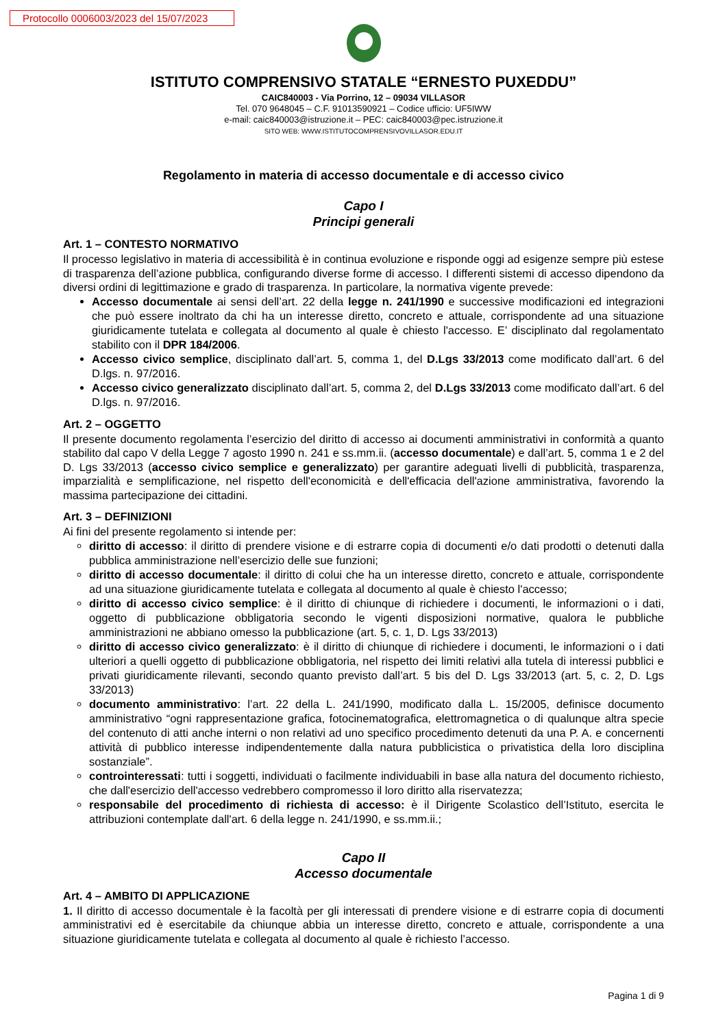Protocollo 0006003/2023 del 15/07/2023
ISTITUTO COMPRENSIVO STATALE “ERNESTO PUXEDDU”
CAIC840003 - Via Porrino, 12 – 09034 VILLASOR
Tel. 070 9648045 – C.F. 91013590921 – Codice ufficio: UF5IWW
e-mail: caic840003@istruzione.it – PEC: caic840003@pec.istruzione.it
SITO WEB: WWW.ISTITUTOCOMPRENSIVOVILLASOR.EDU.IT
Regolamento in materia di accesso documentale e di accesso civico
Capo I
Principi generali
Art. 1 – CONTESTO NORMATIVO
Il processo legislativo in materia di accessibilità è in continua evoluzione e risponde oggi ad esigenze sempre più estese di trasparenza dell’azione pubblica, configurando diverse forme di accesso. I differenti sistemi di accesso dipendono da diversi ordini di legittimazione e grado di trasparenza. In particolare, la normativa vigente prevede:
Accesso documentale ai sensi dell’art. 22 della legge n. 241/1990 e successive modificazioni ed integrazioni che può essere inoltrato da chi ha un interesse diretto, concreto e attuale, corrispondente ad una situazione giuridicamente tutelata e collegata al documento al quale è chiesto l'accesso. E’ disciplinato dal regolamentato stabilito con il DPR 184/2006.
Accesso civico semplice, disciplinato dall’art. 5, comma 1, del D.Lgs 33/2013 come modificato dall’art. 6 del D.lgs. n. 97/2016.
Accesso civico generalizzato disciplinato dall’art. 5, comma 2, del D.Lgs 33/2013 come modificato dall’art. 6 del D.lgs. n. 97/2016.
Art. 2 – OGGETTO
Il presente documento regolamenta l’esercizio del diritto di accesso ai documenti amministrativi in conformità a quanto stabilito dal capo V della Legge 7 agosto 1990 n. 241 e ss.mm.ii. (accesso documentale) e dall’art. 5, comma 1 e 2 del D. Lgs 33/2013 (accesso civico semplice e generalizzato) per garantire adeguati livelli di pubblicità, trasparenza, imparzialità e semplificazione, nel rispetto dell'economicità e dell'efficacia dell'azione amministrativa, favorendo la massima partecipazione dei cittadini.
Art. 3 – DEFINIZIONI
Ai fini del presente regolamento si intende per:
diritto di accesso: il diritto di prendere visione e di estrarre copia di documenti e/o dati prodotti o detenuti dalla pubblica amministrazione nell’esercizio delle sue funzioni;
diritto di accesso documentale: il diritto di colui che ha un interesse diretto, concreto e attuale, corrispondente ad una situazione giuridicamente tutelata e collegata al documento al quale è chiesto l'accesso;
diritto di accesso civico semplice: è il diritto di chiunque di richiedere i documenti, le informazioni o i dati, oggetto di pubblicazione obbligatoria secondo le vigenti disposizioni normative, qualora le pubbliche amministrazioni ne abbiano omesso la pubblicazione (art. 5, c. 1, D. Lgs 33/2013)
diritto di accesso civico generalizzato: è il diritto di chiunque di richiedere i documenti, le informazioni o i dati ulteriori a quelli oggetto di pubblicazione obbligatoria, nel rispetto dei limiti relativi alla tutela di interessi pubblici e privati giuridicamente rilevanti, secondo quanto previsto dall’art. 5 bis del D. Lgs 33/2013 (art. 5, c. 2, D. Lgs 33/2013)
documento amministrativo: l’art. 22 della L. 241/1990, modificato dalla L. 15/2005, definisce documento amministrativo “ogni rappresentazione grafica, fotocinematografica, elettromagnetica o di qualunque altra specie del contenuto di atti anche interni o non relativi ad uno specifico procedimento detenuti da una P. A. e concernenti attività di pubblico interesse indipendentemente dalla natura pubblicistica o privatistica della loro disciplina sostanziale”.
controinteressati: tutti i soggetti, individuati o facilmente individuabili in base alla natura del documento richiesto, che dall'esercizio dell'accesso vedrebbero compromesso il loro diritto alla riservatezza;
responsabile del procedimento di richiesta di accesso: è il Dirigente Scolastico dell’Istituto, esercita le attribuzioni contemplate dall'art. 6 della legge n. 241/1990, e ss.mm.ii.;
Capo II
Accesso documentale
Art. 4 – AMBITO DI APPLICAZIONE
1. Il diritto di accesso documentale è la facoltà per gli interessati di prendere visione e di estrarre copia di documenti amministrativi ed è esercitabile da chiunque abbia un interesse diretto, concreto e attuale, corrispondente a una situazione giuridicamente tutelata e collegata al documento al quale è richiesto l’accesso.
Pagina 1 di 9